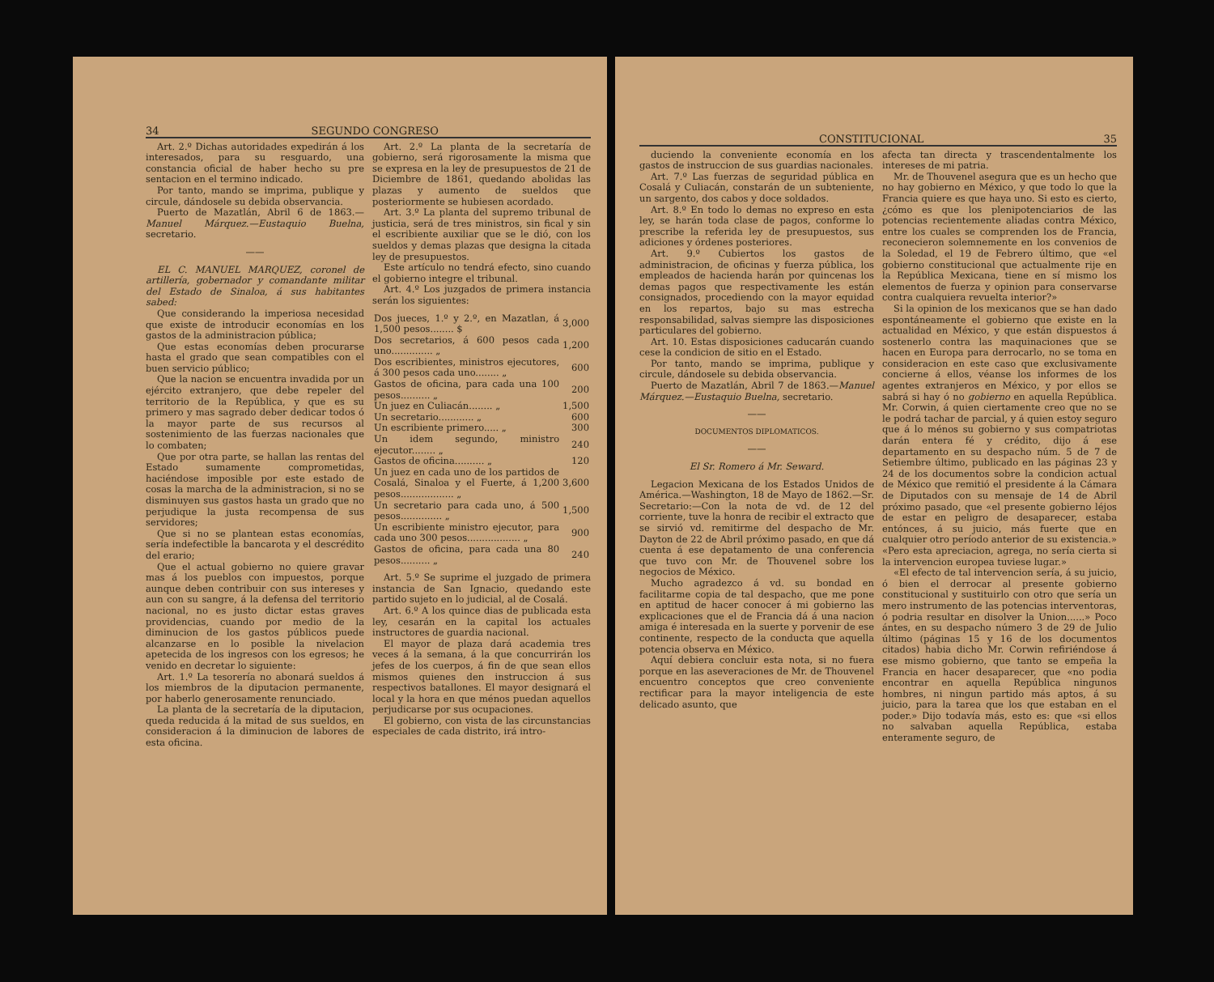34 SEGUNDO CONGRESO
Art. 2.º Dichas autoridades expedirán á los interesados, para su resguardo, una constancia oficial de haber hecho su pre sentacion en el termino indicado.
Por tanto, mando se imprima, publique y circule, dándosele su debida observancia.
Puerto de Mazatlán, Abril 6 de 1863.—Manuel Márquez.—Eustaquio Buelna, secretario.
——
EL C. MANUEL MARQUEZ, coronel de artillería, gobernador y comandante militar del Estado de Sinaloa, á sus habitantes sabed:
Que considerando la imperiosa necesidad que existe de introducir economías en los gastos de la administracion pública;
Que estas economías deben procurarse hasta el grado que sean compatibles con el buen servicio público;
Que la nacion se encuentra invadida por un ejército extranjero, que debe repeler del territorio de la República, y que es su primero y mas sagrado deber dedicar todos ó la mayor parte de sus recursos al sostenimiento de las fuerzas nacionales que lo combaten;
Que por otra parte, se hallan las rentas del Estado sumamente comprometidas, haciéndose imposible por este estado de cosas la marcha de la administracion, si no se disminuyen sus gastos hasta un grado que no perjudique la justa recompensa de sus servidores;
Que si no se plantean estas economías, sería indefectible la bancarota y el descrédito del erario;
Que el actual gobierno no quiere gravar mas á los pueblos con impuestos, porque aunque deben contribuir con sus intereses y aun con su sangre, á la defensa del territorio nacional, no es justo dictar estas graves providencias, cuando por medio de la diminucion de los gastos públicos puede alcanzarse en lo posible la nivelacion apetecida de los ingresos con los egresos; he venido en decretar lo siguiente:
Art. 1.º La tesorería no abonará sueldos á los miembros de la diputacion permanente, por haberlo generosamente renunciado.
La planta de la secretaría de la diputacion, queda reducida á la mitad de sus sueldos, en consideracion á la diminucion de labores de esta oficina.
Art. 2.º La planta de la secretaría de gobierno, será rigorosamente la misma que se expresa en la ley de presupuestos de 21 de Diciembre de 1861, quedando abolidas las plazas y aumento de sueldos que posteriormente se hubiesen acordado.
Art. 3.º La planta del supremo tribunal de justicia, será de tres ministros, sin fical y sin el escribiente auxiliar que se le dió, con los sueldos y demas plazas que designa la citada ley de presupuestos.
Este artículo no tendrá efecto, sino cuando el gobierno integre el tribunal.
Art. 4.º Los juzgados de primera instancia serán los siguientes:
| Dos jueces, 1.º y 2.º, en Mazatlan, á 1,500 pesos........ $ | 3,000 |
| Dos secretarios, á 600 pesos cada uno.............. „ | 1,200 |
| Dos escribientes, ministros ejecutores, á 300 pesos cada uno........ „ | 600 |
| Gastos de oficina, para cada una 100 pesos.......... „ | 200 |
| Un juez en Culiacán........ „ | 1,500 |
| Un secretario............ „ | 600 |
| Un escribiente primero..... „ | 300 |
| Un idem segundo, ministro ejecutor........ „ | 240 |
| Gastos de oficina.......... „ | 120 |
| Un juez en cada uno de los partidos de Cosalá, Sinaloa y el Fuerte, á 1,200 pesos.................. „ | 3,600 |
| Un secretario para cada uno, á 500 pesos.............. „ | 1,500 |
| Un escribiente ministro ejecutor, para cada uno 300 pesos.................. „ | 900 |
| Gastos de oficina, para cada una 80 pesos.......... „ | 240 |
Art. 5.º Se suprime el juzgado de primera instancia de San Ignacio, quedando este partido sujeto en lo judicial, al de Cosalá.
Art. 6.º A los quince dias de publicada esta ley, cesarán en la capital los actuales instructores de guardia nacional.
El mayor de plaza dará academia tres veces á la semana, á la que concurrirán los jefes de los cuerpos, á fin de que sean ellos mismos quienes den instruccion á sus respectivos batallones. El mayor designará el local y la hora en que ménos puedan aquellos perjudicarse por sus ocupaciones.
El gobierno, con vista de las circunstancias especiales de cada distrito, irá intro-
CONSTITUCIONAL 35
duciendo la conveniente economía en los gastos de instruccion de sus guardias nacionales.
Art. 7.º Las fuerzas de seguridad pública en Cosalá y Culiacán, constarán de un subteniente, un sargento, dos cabos y doce soldados.
Art. 8.º En todo lo demas no expreso en esta ley, se harán toda clase de pagos, conforme lo prescribe la referida ley de presupuestos, sus adiciones y órdenes posteriores.
Art. 9.º Cubiertos los gastos de administracion, de oficinas y fuerza pública, los empleados de hacienda harán por quincenas los demas pagos que respectivamente les están consignados, procediendo con la mayor equidad en los repartos, bajo su mas estrecha responsabilidad, salvas siempre las disposiciones particulares del gobierno.
Art. 10. Estas disposiciones caducarán cuando cese la condicion de sitio en el Estado.
Por tanto, mando se imprima, publique y circule, dándosele su debida observancia.
Puerto de Mazatlán, Abril 7 de 1863.—Manuel Márquez.—Eustaquio Buelna, secretario.
——
DOCUMENTOS DIPLOMATICOS.
——
El Sr. Romero á Mr. Seward.
Legacion Mexicana de los Estados Unidos de América.—Washington, 18 de Mayo de 1862.—Sr. Secretario:—Con la nota de vd. de 12 del corriente, tuve la honra de recibir el extracto que se sirvió vd. remitirme del despacho de Mr. Dayton de 22 de Abril próximo pasado, en que dá cuenta á ese depatamento de una conferencia que tuvo con Mr. de Thouvenel sobre los negocios de México.
Mucho agradezco á vd. su bondad en facilitarme copia de tal despacho, que me pone en aptitud de hacer conocer á mi gobierno las explicaciones que el de Francia dá á una nacion amiga é interesada en la suerte y porvenir de ese continente, respecto de la conducta que aquella potencia observa en México.
Aquí debiera concluir esta nota, si no fuera porque en las aseveraciones de Mr. de Thouvenel encuentro conceptos que creo conveniente rectificar para la mayor inteligencia de este delicado asunto, que
afecta tan directa y trascendentalmente los intereses de mi patria.
Mr. de Thouvenel asegura que es un hecho que no hay gobierno en México, y que todo lo que la Francia quiere es que haya uno. Si esto es cierto, ¿cómo es que los plenipotenciarios de las potencias recientemente aliadas contra México, entre los cuales se comprenden los de Francia, reconecieron solemnemente en los convenios de la Soledad, el 19 de Febrero último, que «el gobierno constitucional que actualmente rije en la República Mexicana, tiene en sí mismo los elementos de fuerza y opinion para conservarse contra cualquiera revuelta interior?»
Si la opinion de los mexicanos que se han dado espontáneamente el gobierno que existe en la actualidad en México, y que están dispuestos á sostenerlo contra las maquinaciones que se hacen en Europa para derrocarlo, no se toma en consideracion en este caso que exclusivamente concierne á ellos, véanse los informes de los agentes extranjeros en México, y por ellos se sabrá si hay ó no gobierno en aquella República. Mr. Corwin, á quien ciertamente creo que no se le podrá tachar de parcial, y á quien estoy seguro que á lo ménos su gobierno y sus compatriotas darán entera fé y crédito, dijo á ese departamento en su despacho núm. 5 de 7 de Setiembre último, publicado en las páginas 23 y 24 de los documentos sobre la condicion actual de México que remitió el presidente á la Cámara de Diputados con su mensaje de 14 de Abril próximo pasado, que «el presente gobierno léjos de estar en peligro de desaparecer, estaba entónces, á su juicio, más fuerte que en cualquier otro período anterior de su existencia.» «Pero esta apreciacion, agrega, no sería cierta si la intervencion europea tuviese lugar.»
«El efecto de tal intervencion sería, á su juicio, ó bien el derrocar al presente gobierno constitucional y sustituirlo con otro que sería un mero instrumento de las potencias interventoras, ó podria resultar en disolver la Union......» Poco ántes, en su despacho número 3 de 29 de Julio último (páginas 15 y 16 de los documentos citados) habia dicho Mr. Corwin refiriéndose á ese mismo gobierno, que tanto se empeña la Francia en hacer desaparecer, que «no podia encontrar en aquella República ningunos hombres, ni ningun partido más aptos, á su juicio, para la tarea que los que estaban en el poder.» Dijo todavía más, esto es: que «si ellos no salvaban aquella República, estaba enteramente seguro, de